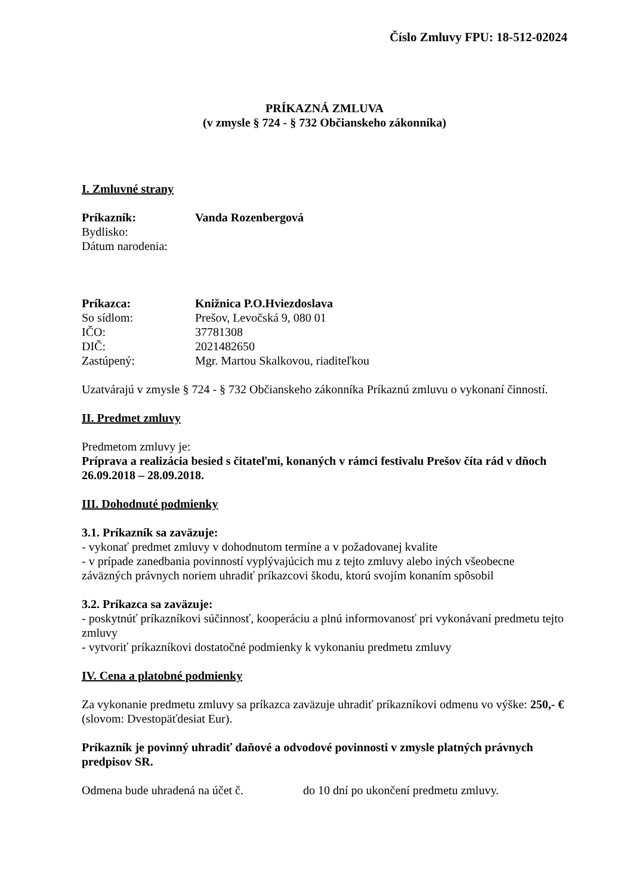Číslo Zmluvy FPU: 18-512-02024
PRÍKAZNÁ ZMLUVA
(v zmysle § 724 - § 732 Občianskeho zákonníka)
I. Zmluvné strany
Príkazník: Vanda Rozenbergová
Bydlisko:
Dátum narodenia:
Príkazca: Knižnica P.O.Hviezdoslava
So sídlom: Prešov, Levočská 9, 080 01
IČO: 37781308
DIČ: 2021482650
Zastúpený: Mgr. Martou Skalkovou, riaditeľkou
Uzatvárajú v zmysle § 724 - § 732 Občianskeho zákonníka Príkaznú zmluvu o vykonaní činností.
II. Predmet zmluvy
Predmetom zmluvy je:
Príprava a realizácia besied s čitateľmi, konaných v rámci festivalu Prešov číta rád v dňoch 26.09.2018 – 28.09.2018.
III. Dohodnuté podmienky
3.1. Príkazník sa zaväzuje:
- vykonať predmet zmluvy v dohodnutom termíne a v požadovanej kvalite
- v prípade zanedbania povinností vyplývajúcich mu z tejto zmluvy alebo iných všeobecne záväzných právnych noriem uhradiť príkazcovi škodu, ktorú svojím konaním spôsobil
3.2. Príkazca sa zaväzuje:
- poskytnúť príkazníkovi súčinnosť, kooperáciu a plnú informovanosť pri vykonávaní predmetu tejto zmluvy
- vytvoriť príkazníkovi dostatočné podmienky k vykonaniu predmetu zmluvy
IV. Cena a platobné podmienky
Za vykonanie predmetu zmluvy sa príkazca zaväzuje uhradiť príkazníkovi odmenu vo výške: 250,- € (slovom: Dvestopäťdesiat Eur).
Príkazník je povinný uhradiť daňové a odvodové povinnosti v zmysle platných právnych predpisov SR.
Odmena bude uhradená na účet č. do 10 dní po ukončení predmetu zmluvy.